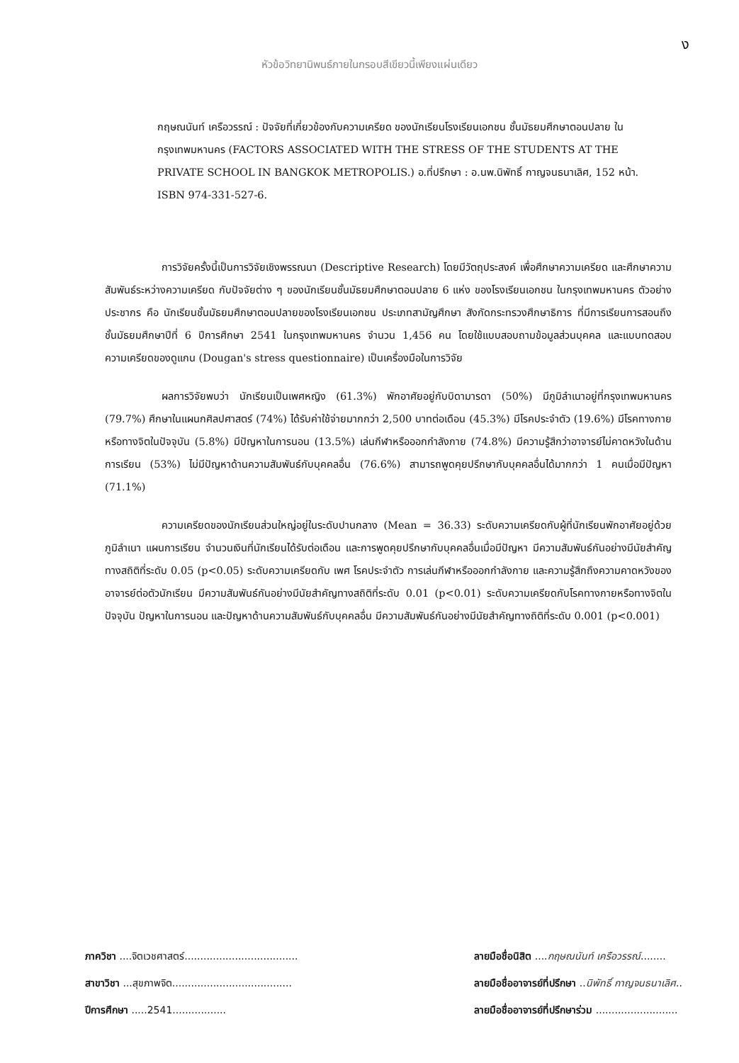ง
หัวข้อวิทยานิพนธ์ภายในกรอบสีเขียวนี้เพียงแผ่นเดียว
กฤษณนันท์ เครือวรรณ์ : ปัจจัยที่เกี่ยวข้องกับความเครียด ของนักเรียนโรงเรียนเอกชน ชั้นมัธยมศึกษาตอนปลาย ในกรุงเทพมหานคร (FACTORS ASSOCIATED WITH THE STRESS OF THE STUDENTS AT THE PRIVATE SCHOOL IN BANGKOK METROPOLIS.) อ.ที่ปรึกษา : อ.นพ.นิพัทธิ์ กาญจนธนาเลิศ, 152 หน้า. ISBN 974-331-527-6.
การวิจัยครั้งนี้เป็นการวิจัยเชิงพรรณนา (Descriptive Research) โดยมีวัตถุประสงค์ เพื่อศึกษาความเครียด และศึกษาความสัมพันธ์ระหว่างความเครียด กับปัจจัยต่าง ๆ ของนักเรียนชั้นมัธยมศึกษาตอนปลาย 6 แห่ง ของโรงเรียนเอกชน ในกรุงเทพมหานคร ตัวอย่างประชากร คือ นักเรียนชั้นมัธยมศึกษาตอนปลายของโรงเรียนเอกชน ประเภทสามัญศึกษา สังกัดกระทรวงศึกษาธิการ ที่มีการเรียนการสอนถึงชั้นมัธยมศึกษาปีที่ 6 ปีการศึกษา 2541 ในกรุงเทพมหานคร จำนวน 1,456 คน โดยใช้แบบสอบถามข้อมูลส่วนบุคคล และแบบทดสอบความเครียดของดูแกน (Dougan's stress questionnaire) เป็นเครื่องมือในการวิจัย
ผลการวิจัยพบว่า นักเรียนเป็นเพศหญิง (61.3%) พักอาศัยอยู่กับบิดามารดา (50%) มีภูมิลำเนาอยู่ที่กรุงเทพมหานคร (79.7%) ศึกษาในแผนกศิลปศาสตร์ (74%) ได้รับค่าใช้จ่ายมากกว่า 2,500 บาทต่อเดือน (45.3%) มีโรคประจำตัว (19.6%) มีโรคทางกายหรือทางจิตในปัจจุบัน (5.8%) มีปัญหาในการนอน (13.5%) เล่นกีฬาหรือออกกำลังกาย (74.8%) มีความรู้สึกว่าอาจารย์ไม่คาดหวังในด้านการเรียน (53%) ไม่มีปัญหาด้านความสัมพันธ์กับบุคคลอื่น (76.6%) สามารถพูดคุยปรึกษากับบุคคลอื่นได้มากกว่า 1 คนเมื่อมีปัญหา (71.1%)
ความเครียดของนักเรียนส่วนใหญ่อยู่ในระดับปานกลาง (Mean = 36.33) ระดับความเครียดกับผู้ที่นักเรียนพักอาศัยอยู่ด้วย ภูมิลำเนา แผนการเรียน จำนวนเงินที่นักเรียนได้รับต่อเดือน และการพูดคุยปรึกษากับบุคคลอื่นเมื่อมีปัญหา มีความสัมพันธ์กันอย่างมีนัยสำคัญทางสถิติที่ระดับ 0.05 (p<0.05) ระดับความเครียดกับ เพศ โรคประจำตัว การเล่นกีฬาหรือออกกำลังกาย และความรู้สึกถึงความคาดหวังของอาจารย์ต่อตัวนักเรียน มีความสัมพันธ์กันอย่างมีนัยสำคัญทางสถิติที่ระดับ 0.01 (p<0.01) ระดับความเครียดกับโรคทางกายหรือทางจิตในปัจจุบัน ปัญหาในการนอน และปัญหาด้านความสัมพันธ์กับบุคคลอื่น มีความสัมพันธ์กันอย่างมีนัยสำคัญทางถิติที่ระดับ 0.001 (p<0.001)
ภาควิชา ....จิตเวชศาสตร์....................................
สาขาวิชา ...สุขภาพจิต......................................
ปีการศึกษา .....2541.................
ลายมือชื่อนิสิต ....กฤษณนันท์ เครือวรรณ์........
ลายมือชื่ออาจารย์ที่ปรึกษา ..นิพัทธิ์ กาญจนธนาเลิศ..
ลายมือชื่ออาจารย์ที่ปรึกษาร่วม ..........................